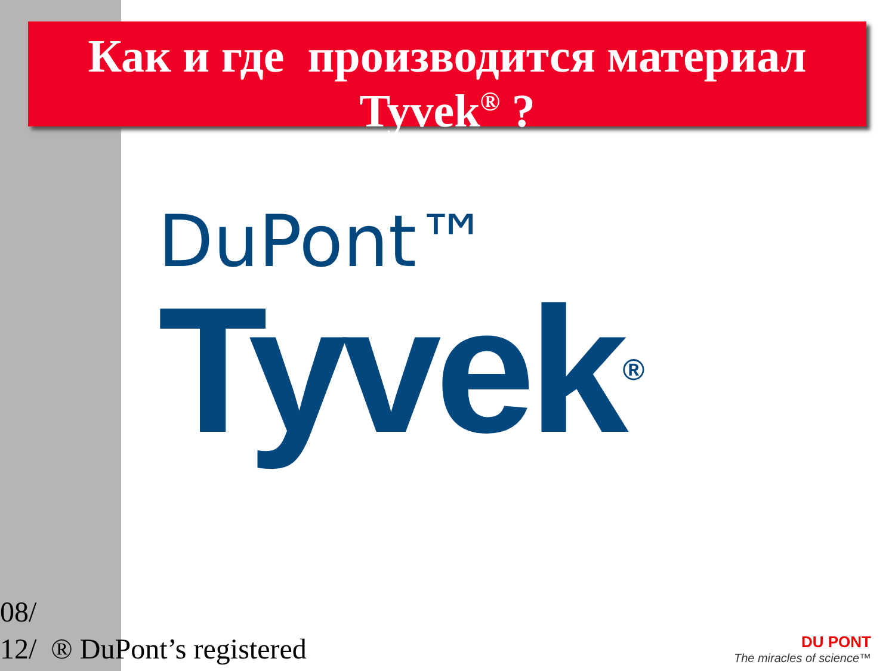Как и где производится материал
Tyvek<sup>®</sup> ?
DuPont™
Tyvek®
08/
12/ ® DuPont’s registered
DU PONT
The miracles of science™